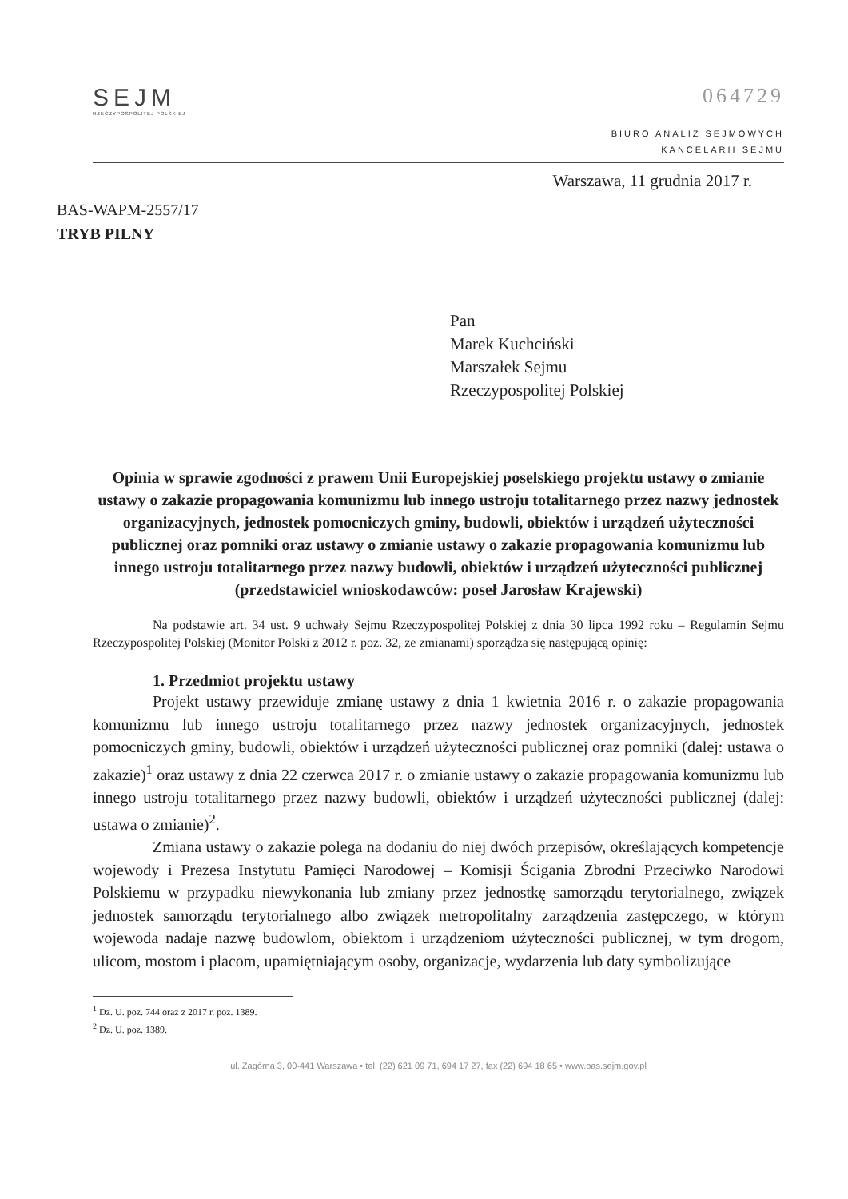SEJM
RZECZYPOSPOLITEJ POLSKIEJ
064729
BIURO ANALIZ SEJMOWYCH
KANCELARII SEJMU
Warszawa, 11 grudnia 2017 r.
BAS-WAPM-2557/17
TRYB PILNY
Pan
Marek Kuchciński
Marszałek Sejmu
Rzeczypospolitej Polskiej
Opinia w sprawie zgodności z prawem Unii Europejskiej poselskiego projektu ustawy o zmianie ustawy o zakazie propagowania komunizmu lub innego ustroju totalitarnego przez nazwy jednostek organizacyjnych, jednostek pomocniczych gminy, budowli, obiektów i urządzeń użyteczności publicznej oraz pomniki oraz ustawy o zmianie ustawy o zakazie propagowania komunizmu lub innego ustroju totalitarnego przez nazwy budowli, obiektów i urządzeń użyteczności publicznej (przedstawiciel wnioskodawców: poseł Jarosław Krajewski)
Na podstawie art. 34 ust. 9 uchwały Sejmu Rzeczypospolitej Polskiej z dnia 30 lipca 1992 roku – Regulamin Sejmu Rzeczypospolitej Polskiej (Monitor Polski z 2012 r. poz. 32, ze zmianami) sporządza się następującą opinię:
1. Przedmiot projektu ustawy
Projekt ustawy przewiduje zmianę ustawy z dnia 1 kwietnia 2016 r. o zakazie propagowania komunizmu lub innego ustroju totalitarnego przez nazwy jednostek organizacyjnych, jednostek pomocniczych gminy, budowli, obiektów i urządzeń użyteczności publicznej oraz pomniki (dalej: ustawa o zakazie)<sup>1</sup> oraz ustawy z dnia 22 czerwca 2017 r. o zmianie ustawy o zakazie propagowania komunizmu lub innego ustroju totalitarnego przez nazwy budowli, obiektów i urządzeń użyteczności publicznej (dalej: ustawa o zmianie)<sup>2</sup>.
Zmiana ustawy o zakazie polega na dodaniu do niej dwóch przepisów, określających kompetencje wojewody i Prezesa Instytutu Pamięci Narodowej – Komisji Ścigania Zbrodni Przeciwko Narodowi Polskiemu w przypadku niewykonania lub zmiany przez jednostkę samorządu terytorialnego, związek jednostek samorządu terytorialnego albo związek metropolitalny zarządzenia zastępczego, w którym wojewoda nadaje nazwę budowlom, obiektom i urządzeniom użyteczności publicznej, w tym drogom, ulicom, mostom i placom, upamiętniającym osoby, organizacje, wydarzenia lub daty symbolizujące
<sup>1</sup> Dz. U. poz. 744 oraz z 2017 r. poz. 1389.
<sup>2</sup> Dz. U. poz. 1389.
ul. Zagórna 3, 00-441 Warszawa • tel. (22) 621 09 71, 694 17 27, fax (22) 694 18 65 • www.bas.sejm.gov.pl